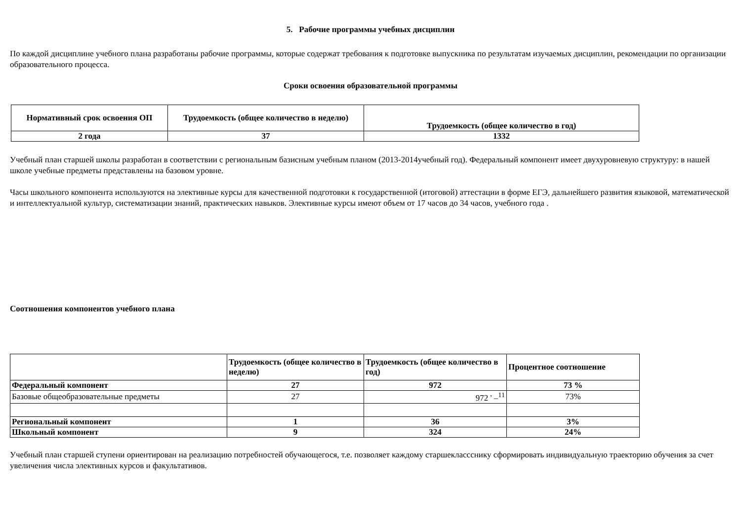5. Рабочие программы учебных дисциплин
По каждой дисциплине учебного плана разработаны рабочие программы, которые содержат требования к подготовке выпускника по результатам изучаемых дисциплин, рекомендации по организации образовательного процесса.
Сроки освоения образовательной программы
| Нормативный срок освоения ОП | Трудоемкость (общее количество в неделю) | Трудоемкость (общее количество в год) |
| --- | --- | --- |
| 2 года | 37 | 1332 |
Учебный план старшей школы разработан в соответствии с региональным базисным учебным планом (2013-2014учебный год). Федеральный компонент имеет двухуровневую структуру: в нашей школе учебные предметы представлены на базовом уровне.
Часы школьного компонента используются на элективные курсы для качественной подготовки к государственной (итоговой) аттестации в форме ЕГЭ, дальнейшего развития языковой, математической и интеллектуальной культур, систематизации знаний, практических навыков. Элективные курсы имеют объем от 17 часов до 34 часов, учебного года .
Соотношения компонентов учебного плана
| | Трудоемкость (общее количество в неделю) | Трудоемкость (общее количество в год) | Процентное соотношение |
| Федеральный компонент | 27 | 972 | 73 % |
| Базовые общеобразовательные предметы | 27 | 972 ' –<sup>11</sup> | 73% |
| Региональный компонент | 1 | 36 | 3% |
| Школьный компонент | 9 | 324 | 24% |
Учебный план старшей ступени ориентирован на реализацию потребностей обучающегося, т.е. позволяет каждому старшеклассснику сформировать индивидуальную траекторию обучения за счет увеличения числа элективных курсов и факультативов.